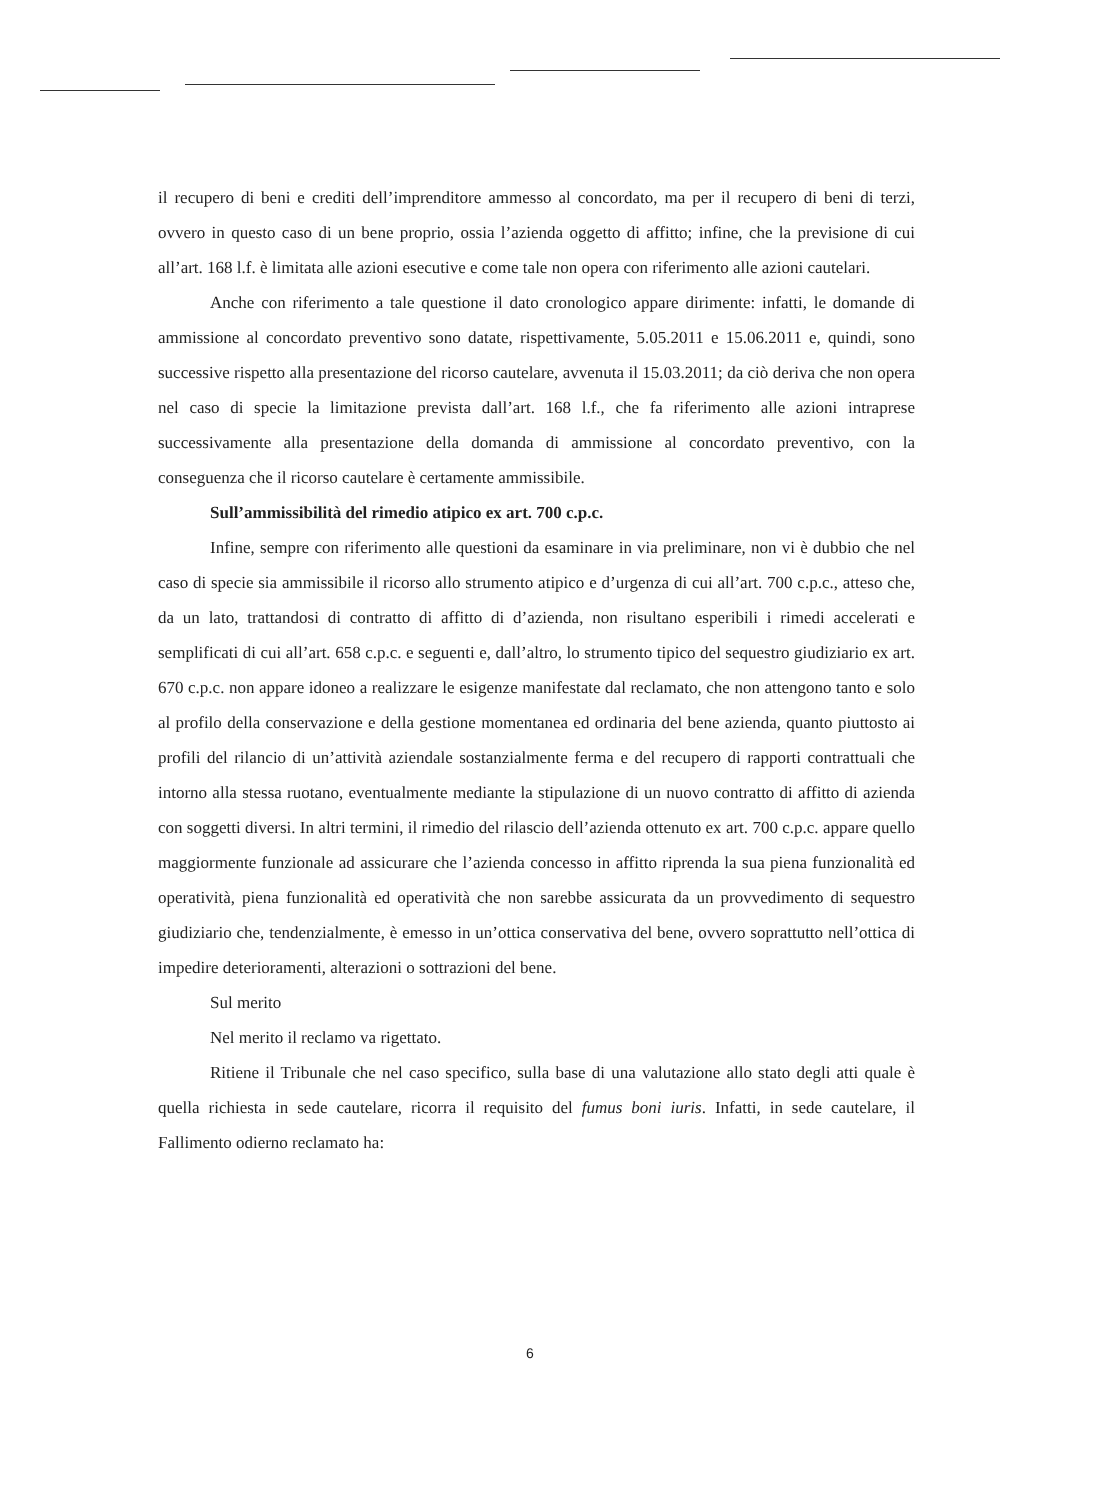il recupero di beni e crediti dell’imprenditore ammesso al concordato, ma per il recupero di beni di terzi, ovvero in questo caso di un bene proprio, ossia l’azienda oggetto di affitto; infine, che la previsione di cui all’art. 168 l.f. è limitata alle azioni esecutive e come tale non opera con riferimento alle azioni cautelari.
Anche con riferimento a tale questione il dato cronologico appare dirimente: infatti, le domande di ammissione al concordato preventivo sono datate, rispettivamente, 5.05.2011 e 15.06.2011 e, quindi, sono successive rispetto alla presentazione del ricorso cautelare, avvenuta il 15.03.2011; da ciò deriva che non opera nel caso di specie la limitazione prevista dall’art. 168 l.f., che fa riferimento alle azioni intraprese successivamente alla presentazione della domanda di ammissione al concordato preventivo, con la conseguenza che il ricorso cautelare è certamente ammissibile.
Sull’ammissibilità del rimedio atipico ex art. 700 c.p.c.
Infine, sempre con riferimento alle questioni da esaminare in via preliminare, non vi è dubbio che nel caso di specie sia ammissibile il ricorso allo strumento atipico e d’urgenza di cui all’art. 700 c.p.c., atteso che, da un lato, trattandosi di contratto di affitto di d’azienda, non risultano esperibili i rimedi accelerati e semplificati di cui all’art. 658 c.p.c. e seguenti e, dall’altro, lo strumento tipico del sequestro giudiziario ex art. 670 c.p.c. non appare idoneo a realizzare le esigenze manifestate dal reclamato, che non attengono tanto e solo al profilo della conservazione e della gestione momentanea ed ordinaria del bene azienda, quanto piuttosto ai profili del rilancio di un’attività aziendale sostanzialmente ferma e del recupero di rapporti contrattuali che intorno alla stessa ruotano, eventualmente mediante la stipulazione di un nuovo contratto di affitto di azienda con soggetti diversi. In altri termini, il rimedio del rilascio dell’azienda ottenuto ex art. 700 c.p.c. appare quello maggiormente funzionale ad assicurare che l’azienda concesso in affitto riprenda la sua piena funzionalità ed operatività, piena funzionalità ed operatività che non sarebbe assicurata da un provvedimento di sequestro giudiziario che, tendenzialmente, è emesso in un’ottica conservativa del bene, ovvero soprattutto nell’ottica di impedire deterioramenti, alterazioni o sottrazioni del bene.
Sul merito
Nel merito il reclamo va rigettato.
Ritiene il Tribunale che nel caso specifico, sulla base di una valutazione allo stato degli atti quale è quella richiesta in sede cautelare, ricorra il requisito del fumus boni iuris. Infatti, in sede cautelare, il Fallimento odierno reclamato ha:
6